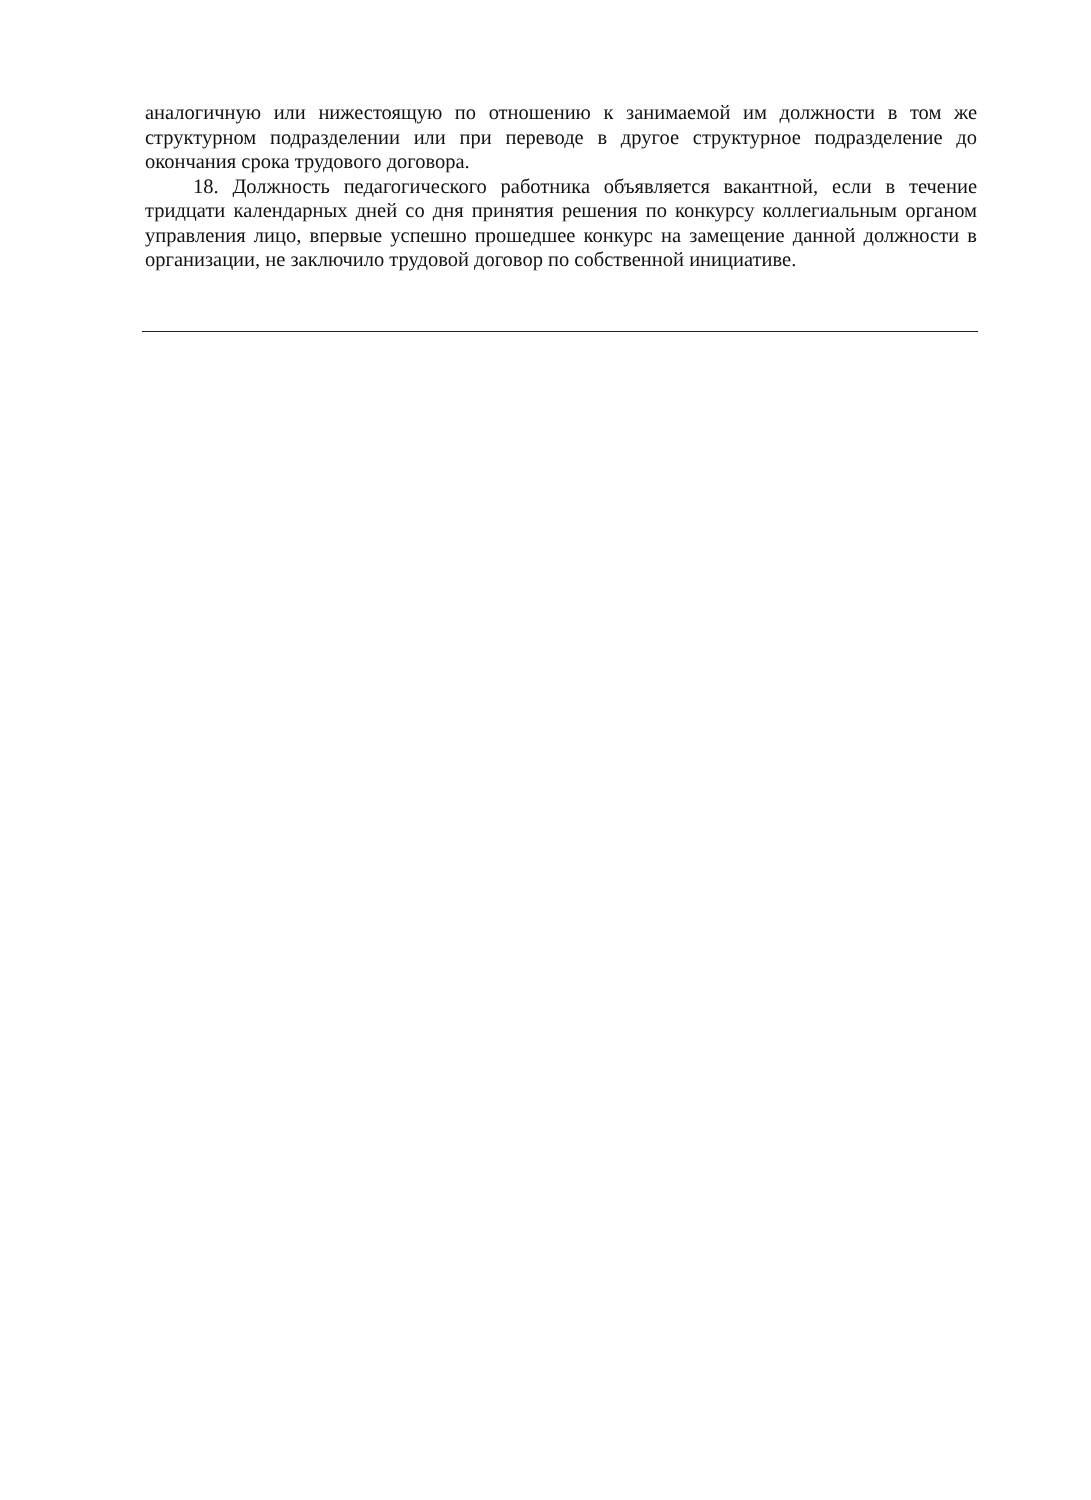аналогичную или нижестоящую по отношению к занимаемой им должности в том же структурном подразделении или при переводе в другое структурное подразделение до окончания срока трудового договора.
18. Должность педагогического работника объявляется вакантной, если в течение тридцати календарных дней со дня принятия решения по конкурсу коллегиальным органом управления лицо, впервые успешно прошедшее конкурс на замещение данной должности в организации, не заключило трудовой договор по собственной инициативе.